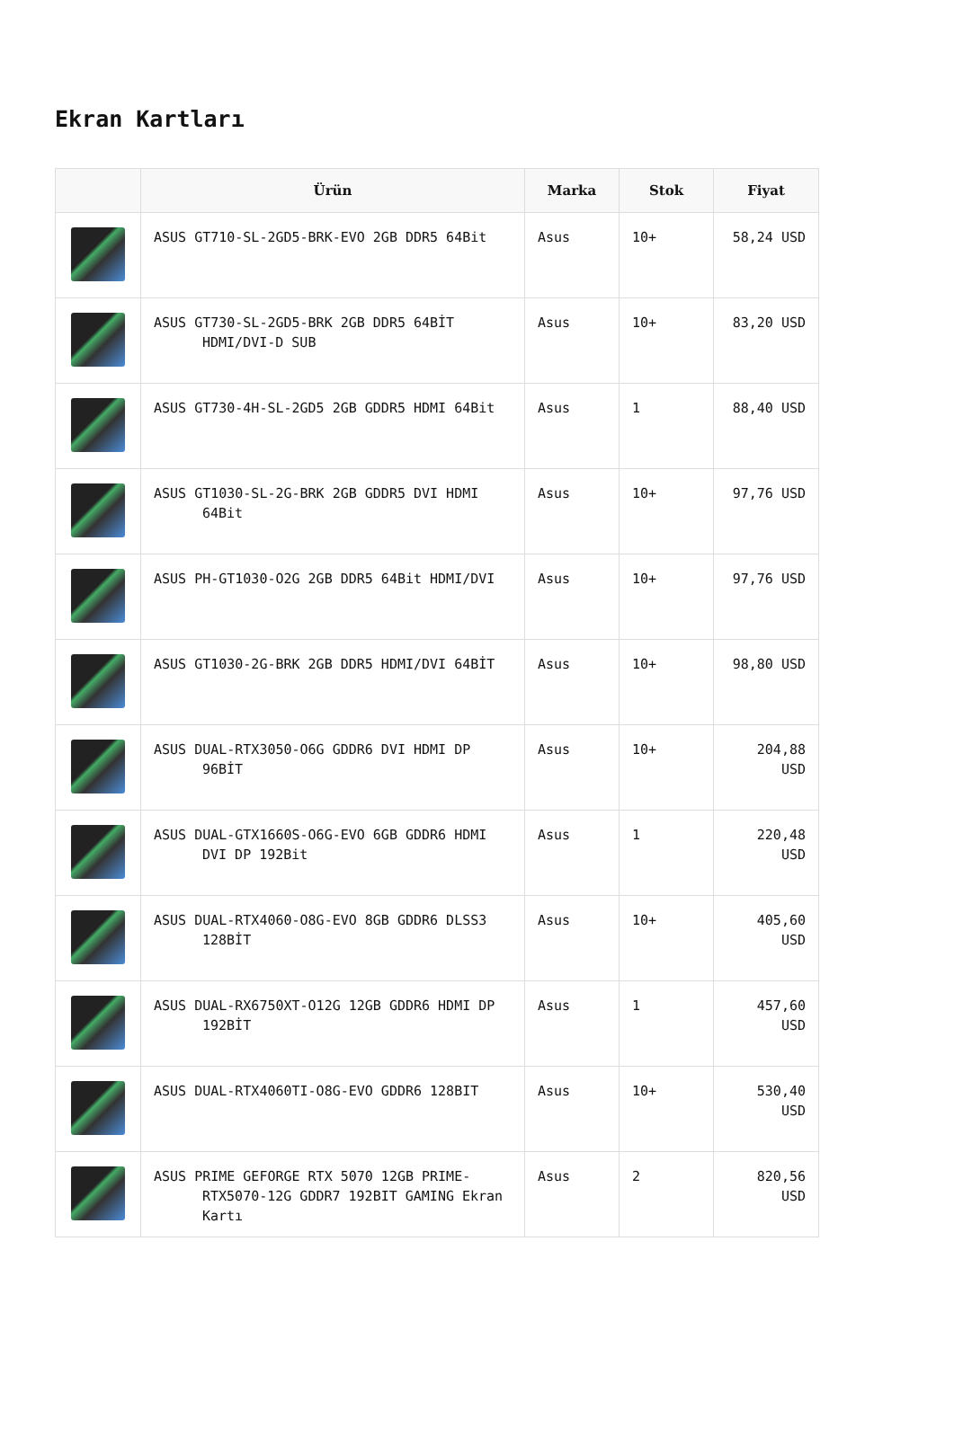Ekran Kartları
| | Ürün | Marka | Stok | Fiyat |
| --- | --- | --- | --- | --- |
| | ASUS GT710-SL-2GD5-BRK-EVO 2GB DDR5 64Bit | Asus | 10+ | 58,24 USD |
| | ASUS GT730-SL-2GD5-BRK 2GB DDR5 64BİT HDMI/DVI-D SUB | Asus | 10+ | 83,20 USD |
| | ASUS GT730-4H-SL-2GD5 2GB GDDR5 HDMI 64Bit | Asus | 1 | 88,40 USD |
| | ASUS GT1030-SL-2G-BRK 2GB GDDR5 DVI HDMI 64Bit | Asus | 10+ | 97,76 USD |
| | ASUS PH-GT1030-O2G 2GB DDR5 64Bit HDMI/DVI | Asus | 10+ | 97,76 USD |
| | ASUS GT1030-2G-BRK 2GB DDR5 HDMI/DVI 64BİT | Asus | 10+ | 98,80 USD |
| | ASUS DUAL-RTX3050-O6G GDDR6 DVI HDMI DP 96BİT | Asus | 10+ | 204,88 USD |
| | ASUS DUAL-GTX1660S-O6G-EVO 6GB GDDR6 HDMI DVI DP 192Bit | Asus | 1 | 220,48 USD |
| | ASUS DUAL-RTX4060-O8G-EVO 8GB GDDR6 DLSS3 128BİT | Asus | 10+ | 405,60 USD |
| | ASUS DUAL-RX6750XT-O12G 12GB GDDR6 HDMI DP 192BİT | Asus | 1 | 457,60 USD |
| | ASUS DUAL-RTX4060TI-O8G-EVO GDDR6 128BIT | Asus | 10+ | 530,40 USD |
| | ASUS PRIME GEFORGE RTX 5070 12GB PRIME-RTX5070-12G GDDR7 192BIT GAMING Ekran Kartı | Asus | 2 | 820,56 USD |